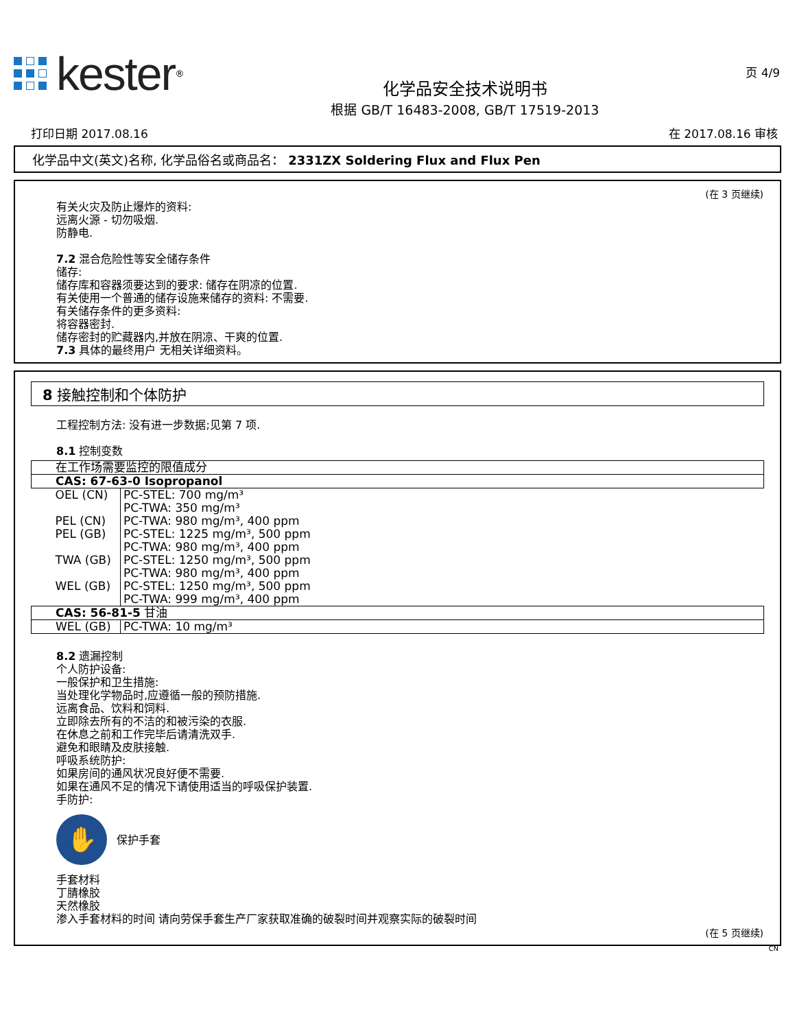kester<sup>®</sup>
化学品安全技术说明书
根据 GB/T 16483-2008, GB/T 17519-2013
页 4/9
打印日期 2017.08.16 在 2017.08.16 审核
化学品中文(英文)名称, 化学品俗名或商品名： 2331ZX Soldering Flux and Flux Pen
(在 3 页继续)
有关火灾及防止爆炸的资料:
远离火源 - 切勿吸烟.
防静电.
7.2 混合危险性等安全储存条件
储存:
储存库和容器须要达到的要求: 储存在阴凉的位置.
有关使用一个普通的储存设施来储存的资料: 不需要.
有关储存条件的更多资料:
将容器密封.
储存密封的贮藏器内,并放在阴凉、干爽的位置.
7.3 具体的最终用户 无相关详细资料。
8 接触控制和个体防护
工程控制方法: 没有进一步数据;见第 7 项.
8.1 控制变数
| 在工作场需要监控的限值成分 | |
| CAS: 67-63-0 Isopropanol | |
| OEL (CN) | PC-STEL: 700 mg/m³ PC-TWA: 350 mg/m³ |
| PEL (CN) | PC-TWA: 980 mg/m³, 400 ppm |
| PEL (GB) | PC-STEL: 1225 mg/m³, 500 ppm PC-TWA: 980 mg/m³, 400 ppm |
| TWA (GB) | PC-STEL: 1250 mg/m³, 500 ppm PC-TWA: 980 mg/m³, 400 ppm |
| WEL (GB) | PC-STEL: 1250 mg/m³, 500 ppm PC-TWA: 999 mg/m³, 400 ppm |
| CAS: 56-81-5 甘油 | |
| WEL (GB) | PC-TWA: 10 mg/m³ |
8.2 遗漏控制
个人防护设备:
一般保护和卫生措施:
当处理化学物品时,应遵循一般的预防措施.
远离食品、饮料和饲料.
立即除去所有的不洁的和被污染的衣服.
在休息之前和工作完毕后请清洗双手.
避免和眼睛及皮肤接触.
呼吸系统防护:
如果房间的通风状况良好便不需要.
如果在通风不足的情况下请使用适当的呼吸保护装置.
手防护:
✋ 保护手套
手套材料
丁腈橡胶
天然橡胶
渗入手套材料的时间 请向劳保手套生产厂家获取准确的破裂时间并观察实际的破裂时间
(在 5 页继续)
CN